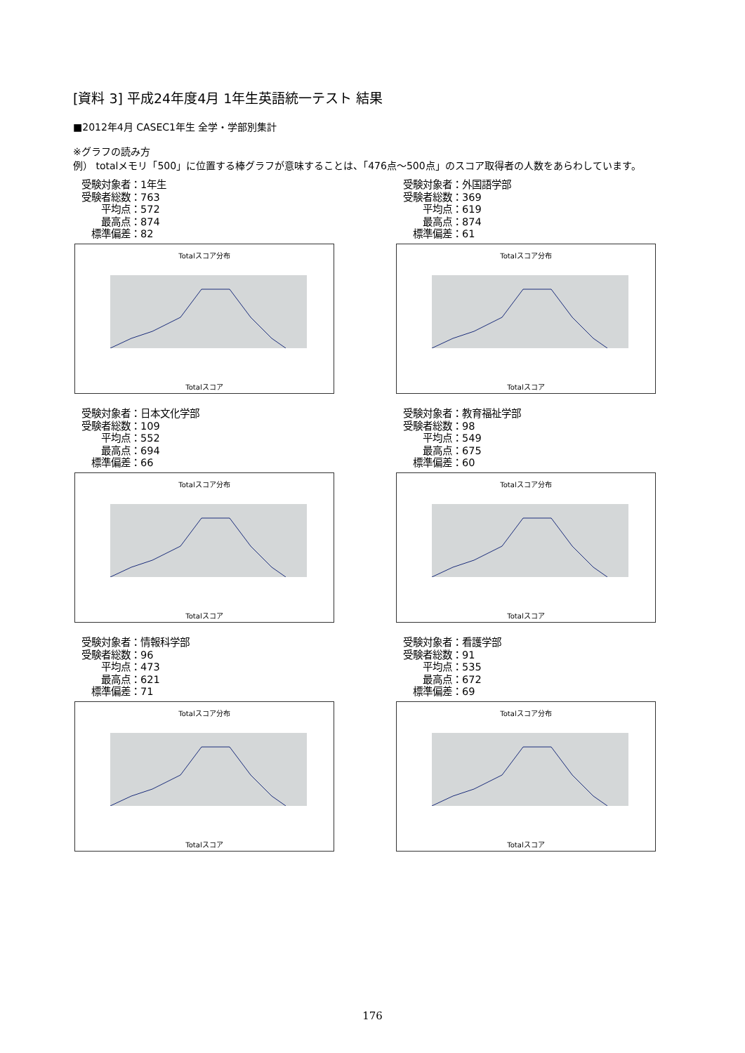[資料 3] 平成24年度4月 1年生英語統一テスト 結果
■2012年4月 CASEC1年生 全学・学部別集計
※グラフの読み方
例） totalメモリ「500」に位置する棒グラフが意味することは、「476点～500点」のスコア取得者の人数をあらわしています。
受験対象者：1年生
受験者総数：763
　　平均点：572
　　最高点：874
　標準偏差：82
Totalスコア分布
Totalスコア
受験対象者：外国語学部
受験者総数：369
　　平均点：619
　　最高点：874
　標準偏差：61
Totalスコア分布
Totalスコア
受験対象者：日本文化学部
受験者総数：109
　　平均点：552
　　最高点：694
　標準偏差：66
Totalスコア分布
Totalスコア
受験対象者：教育福祉学部
受験者総数：98
　　平均点：549
　　最高点：675
　標準偏差：60
Totalスコア分布
Totalスコア
受験対象者：情報科学部
受験者総数：96
　　平均点：473
　　最高点：621
　標準偏差：71
Totalスコア分布
Totalスコア
受験対象者：看護学部
受験者総数：91
　　平均点：535
　　最高点：672
　標準偏差：69
Totalスコア分布
Totalスコア
176